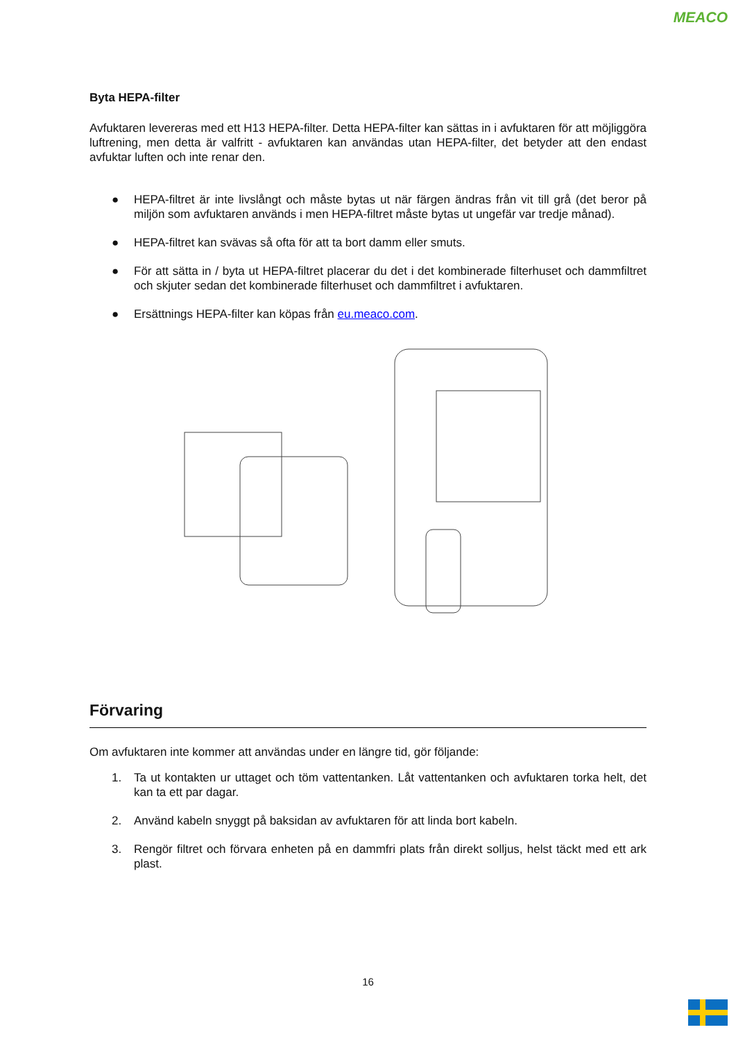MEACO
Byta HEPA-filter
Avfuktaren levereras med ett H13 HEPA-filter. Detta HEPA-filter kan sättas in i avfuktaren för att möjliggöra luftrening, men detta är valfritt - avfuktaren kan användas utan HEPA-filter, det betyder att den endast avfuktar luften och inte renar den.
● HEPA-filtret är inte livslångt och måste bytas ut när färgen ändras från vit till grå (det beror på miljön som avfuktaren används i men HEPA-filtret måste bytas ut ungefär var tredje månad).
● HEPA-filtret kan svävas så ofta för att ta bort damm eller smuts.
● För att sätta in / byta ut HEPA-filtret placerar du det i det kombinerade filterhuset och dammfiltret och skjuter sedan det kombinerade filterhuset och dammfiltret i avfuktaren.
● Ersättnings HEPA-filter kan köpas från eu.meaco.com.
Förvaring
Om avfuktaren inte kommer att användas under en längre tid, gör följande:
1. Ta ut kontakten ur uttaget och töm vattentanken. Låt vattentanken och avfuktaren torka helt, det kan ta ett par dagar.
2. Använd kabeln snyggt på baksidan av avfuktaren för att linda bort kabeln.
3. Rengör filtret och förvara enheten på en dammfri plats från direkt solljus, helst täckt med ett ark plast.
16